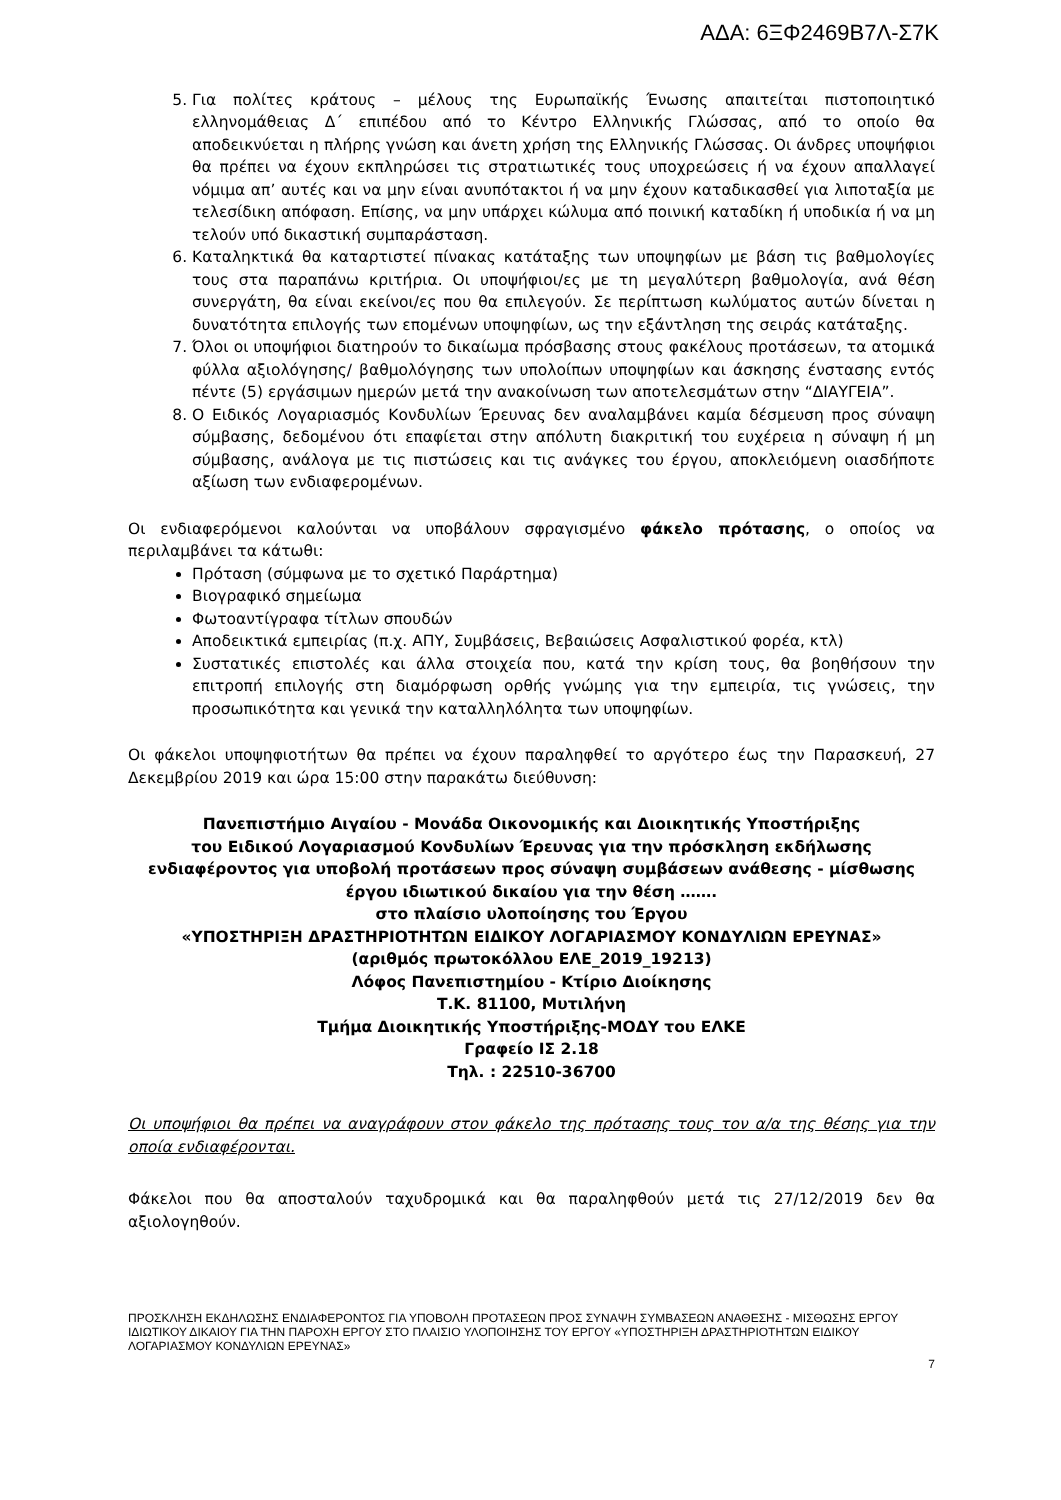ΑΔΑ: 6ΞΦ2469Β7Λ-Σ7Κ
5. Για πολίτες κράτους – μέλους της Ευρωπαϊκής Ένωσης απαιτείται πιστοποιητικό ελληνομάθειας Δ΄ επιπέδου από το Κέντρο Ελληνικής Γλώσσας, από το οποίο θα αποδεικνύεται η πλήρης γνώση και άνετη χρήση της Ελληνικής Γλώσσας. Οι άνδρες υποψήφιοι θα πρέπει να έχουν εκπληρώσει τις στρατιωτικές τους υποχρεώσεις ή να έχουν απαλλαγεί νόμιμα απ’ αυτές και να μην είναι ανυπότακτοι ή να μην έχουν καταδικασθεί για λιποταξία με τελεσίδικη απόφαση. Επίσης, να μην υπάρχει κώλυμα από ποινική καταδίκη ή υποδικία ή να μη τελούν υπό δικαστική συμπαράσταση.
6. Καταληκτικά θα καταρτιστεί πίνακας κατάταξης των υποψηφίων με βάση τις βαθμολογίες τους στα παραπάνω κριτήρια. Οι υποψήφιοι/ες με τη μεγαλύτερη βαθμολογία, ανά θέση συνεργάτη, θα είναι εκείνοι/ες που θα επιλεγούν. Σε περίπτωση κωλύματος αυτών δίνεται η δυνατότητα επιλογής των επομένων υποψηφίων, ως την εξάντληση της σειράς κατάταξης.
7. Όλοι οι υποψήφιοι διατηρούν το δικαίωμα πρόσβασης στους φακέλους προτάσεων, τα ατομικά φύλλα αξιολόγησης/ βαθμολόγησης των υπολοίπων υποψηφίων και άσκησης ένστασης εντός πέντε (5) εργάσιμων ημερών μετά την ανακοίνωση των αποτελεσμάτων στην “ΔΙΑΥΓΕΙΑ”.
8. Ο Ειδικός Λογαριασμός Κονδυλίων Έρευνας δεν αναλαμβάνει καμία δέσμευση προς σύναψη σύμβασης, δεδομένου ότι επαφίεται στην απόλυτη διακριτική του ευχέρεια η σύναψη ή μη σύμβασης, ανάλογα με τις πιστώσεις και τις ανάγκες του έργου, αποκλειόμενη οιασδήποτε αξίωση των ενδιαφερομένων.
Οι ενδιαφερόμενοι καλούνται να υποβάλουν σφραγισμένο φάκελο πρότασης, ο οποίος να περιλαμβάνει τα κάτωθι:
Πρόταση (σύμφωνα με το σχετικό Παράρτημα)
Βιογραφικό σημείωμα
Φωτοαντίγραφα τίτλων σπουδών
Αποδεικτικά εμπειρίας (π.χ. ΑΠΥ, Συμβάσεις, Βεβαιώσεις Ασφαλιστικού φορέα, κτλ)
Συστατικές επιστολές και άλλα στοιχεία που, κατά την κρίση τους, θα βοηθήσουν την επιτροπή επιλογής στη διαμόρφωση ορθής γνώμης για την εμπειρία, τις γνώσεις, την προσωπικότητα και γενικά την καταλληλόλητα των υποψηφίων.
Οι φάκελοι υποψηφιοτήτων θα πρέπει να έχουν παραληφθεί το αργότερο έως την Παρασκευή, 27 Δεκεμβρίου 2019 και ώρα 15:00 στην παρακάτω διεύθυνση:
Πανεπιστήμιο Αιγαίου - Μονάδα Οικονομικής και Διοικητικής Υποστήριξης
του Ειδικού Λογαριασμού Κονδυλίων Έρευνας για την πρόσκληση εκδήλωσης
ενδιαφέροντος για υποβολή προτάσεων προς σύναψη συμβάσεων ανάθεσης - μίσθωσης
έργου ιδιωτικού δικαίου για την θέση …….
στο πλαίσιο υλοποίησης του Έργου
«ΥΠΟΣΤΗΡΙΞΗ ΔΡΑΣΤΗΡΙΟΤΗΤΩΝ ΕΙΔΙΚΟΥ ΛΟΓΑΡΙΑΣΜΟΥ ΚΟΝΔΥΛΙΩΝ ΕΡΕΥΝΑΣ»
(αριθμός πρωτοκόλλου ΕΛΕ_2019_19213)
Λόφος Πανεπιστημίου - Κτίριο Διοίκησης
Τ.Κ. 81100, Μυτιλήνη
Τμήμα Διοικητικής Υποστήριξης-ΜΟΔΥ του ΕΛΚΕ
Γραφείο ΙΣ 2.18
Τηλ. : 22510-36700
Οι υποψήφιοι θα πρέπει να αναγράφουν στον φάκελο της πρότασης τους τον α/α της θέσης για την οποία ενδιαφέρονται.
Φάκελοι που θα αποσταλούν ταχυδρομικά και θα παραληφθούν μετά τις 27/12/2019 δεν θα αξιολογηθούν.
ΠΡΟΣΚΛΗΣΗ ΕΚΔΗΛΩΣΗΣ ΕΝΔΙΑΦΕΡΟΝΤΟΣ ΓΙΑ ΥΠΟΒΟΛΗ ΠΡΟΤΑΣΕΩΝ ΠΡΟΣ ΣΥΝΑΨΗ ΣΥΜΒΑΣΕΩΝ ΑΝΑΘΕΣΗΣ - ΜΙΣΘΩΣΗΣ ΕΡΓΟΥ ΙΔΙΩΤΙΚΟΥ ΔΙΚΑΙΟΥ ΓΙΑ ΤΗΝ ΠΑΡΟΧΗ ΕΡΓΟΥ ΣΤΟ ΠΛΑΙΣΙΟ ΥΛΟΠΟΙΗΣΗΣ ΤΟΥ ΕΡΓΟΥ «ΥΠΟΣΤΗΡΙΞΗ ΔΡΑΣΤΗΡΙΟΤΗΤΩΝ ΕΙΔΙΚΟΥ ΛΟΓΑΡΙΑΣΜΟΥ ΚΟΝΔΥΛΙΩΝ ΕΡΕΥΝΑΣ»
7